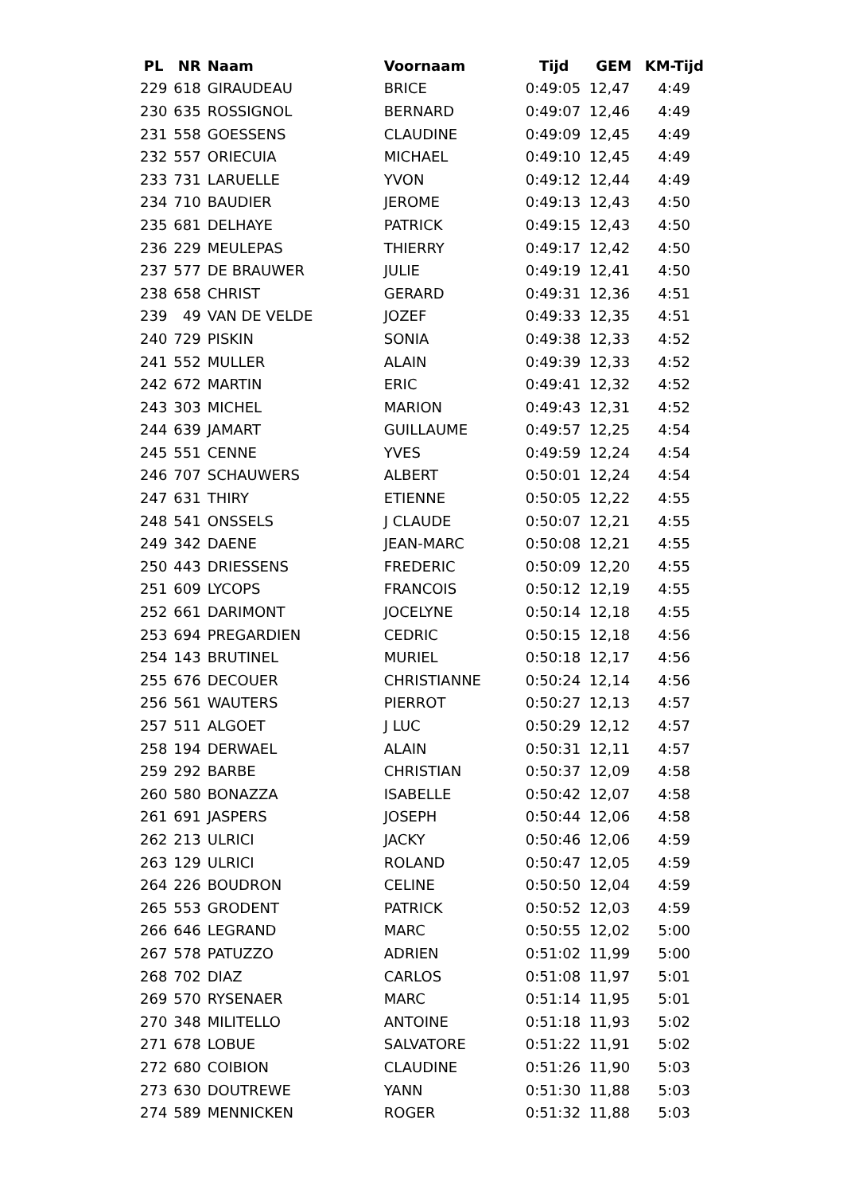| PL | NR | Naam | Voornaam | Tijd | GEM | KM-Tijd |
| --- | --- | --- | --- | --- | --- | --- |
| 229 | 618 | GIRAUDEAU | BRICE | 0:49:05 | 12,47 | 4:49 |
| 230 | 635 | ROSSIGNOL | BERNARD | 0:49:07 | 12,46 | 4:49 |
| 231 | 558 | GOESSENS | CLAUDINE | 0:49:09 | 12,45 | 4:49 |
| 232 | 557 | ORIECUIA | MICHAEL | 0:49:10 | 12,45 | 4:49 |
| 233 | 731 | LARUELLE | YVON | 0:49:12 | 12,44 | 4:49 |
| 234 | 710 | BAUDIER | JEROME | 0:49:13 | 12,43 | 4:50 |
| 235 | 681 | DELHAYE | PATRICK | 0:49:15 | 12,43 | 4:50 |
| 236 | 229 | MEULEPAS | THIERRY | 0:49:17 | 12,42 | 4:50 |
| 237 | 577 | DE BRAUWER | JULIE | 0:49:19 | 12,41 | 4:50 |
| 238 | 658 | CHRIST | GERARD | 0:49:31 | 12,36 | 4:51 |
| 239 | 49 | VAN DE VELDE | JOZEF | 0:49:33 | 12,35 | 4:51 |
| 240 | 729 | PISKIN | SONIA | 0:49:38 | 12,33 | 4:52 |
| 241 | 552 | MULLER | ALAIN | 0:49:39 | 12,33 | 4:52 |
| 242 | 672 | MARTIN | ERIC | 0:49:41 | 12,32 | 4:52 |
| 243 | 303 | MICHEL | MARION | 0:49:43 | 12,31 | 4:52 |
| 244 | 639 | JAMART | GUILLAUME | 0:49:57 | 12,25 | 4:54 |
| 245 | 551 | CENNE | YVES | 0:49:59 | 12,24 | 4:54 |
| 246 | 707 | SCHAUWERS | ALBERT | 0:50:01 | 12,24 | 4:54 |
| 247 | 631 | THIRY | ETIENNE | 0:50:05 | 12,22 | 4:55 |
| 248 | 541 | ONSSELS | J CLAUDE | 0:50:07 | 12,21 | 4:55 |
| 249 | 342 | DAENE | JEAN-MARC | 0:50:08 | 12,21 | 4:55 |
| 250 | 443 | DRIESSENS | FREDERIC | 0:50:09 | 12,20 | 4:55 |
| 251 | 609 | LYCOPS | FRANCOIS | 0:50:12 | 12,19 | 4:55 |
| 252 | 661 | DARIMONT | JOCELYNE | 0:50:14 | 12,18 | 4:55 |
| 253 | 694 | PREGARDIEN | CEDRIC | 0:50:15 | 12,18 | 4:56 |
| 254 | 143 | BRUTINEL | MURIEL | 0:50:18 | 12,17 | 4:56 |
| 255 | 676 | DECOUER | CHRISTIANNE | 0:50:24 | 12,14 | 4:56 |
| 256 | 561 | WAUTERS | PIERROT | 0:50:27 | 12,13 | 4:57 |
| 257 | 511 | ALGOET | J LUC | 0:50:29 | 12,12 | 4:57 |
| 258 | 194 | DERWAEL | ALAIN | 0:50:31 | 12,11 | 4:57 |
| 259 | 292 | BARBE | CHRISTIAN | 0:50:37 | 12,09 | 4:58 |
| 260 | 580 | BONAZZA | ISABELLE | 0:50:42 | 12,07 | 4:58 |
| 261 | 691 | JASPERS | JOSEPH | 0:50:44 | 12,06 | 4:58 |
| 262 | 213 | ULRICI | JACKY | 0:50:46 | 12,06 | 4:59 |
| 263 | 129 | ULRICI | ROLAND | 0:50:47 | 12,05 | 4:59 |
| 264 | 226 | BOUDRON | CELINE | 0:50:50 | 12,04 | 4:59 |
| 265 | 553 | GRODENT | PATRICK | 0:50:52 | 12,03 | 4:59 |
| 266 | 646 | LEGRAND | MARC | 0:50:55 | 12,02 | 5:00 |
| 267 | 578 | PATUZZO | ADRIEN | 0:51:02 | 11,99 | 5:00 |
| 268 | 702 | DIAZ | CARLOS | 0:51:08 | 11,97 | 5:01 |
| 269 | 570 | RYSENAER | MARC | 0:51:14 | 11,95 | 5:01 |
| 270 | 348 | MILITELLO | ANTOINE | 0:51:18 | 11,93 | 5:02 |
| 271 | 678 | LOBUE | SALVATORE | 0:51:22 | 11,91 | 5:02 |
| 272 | 680 | COIBION | CLAUDINE | 0:51:26 | 11,90 | 5:03 |
| 273 | 630 | DOUTREWE | YANN | 0:51:30 | 11,88 | 5:03 |
| 274 | 589 | MENNICKEN | ROGER | 0:51:32 | 11,88 | 5:03 |